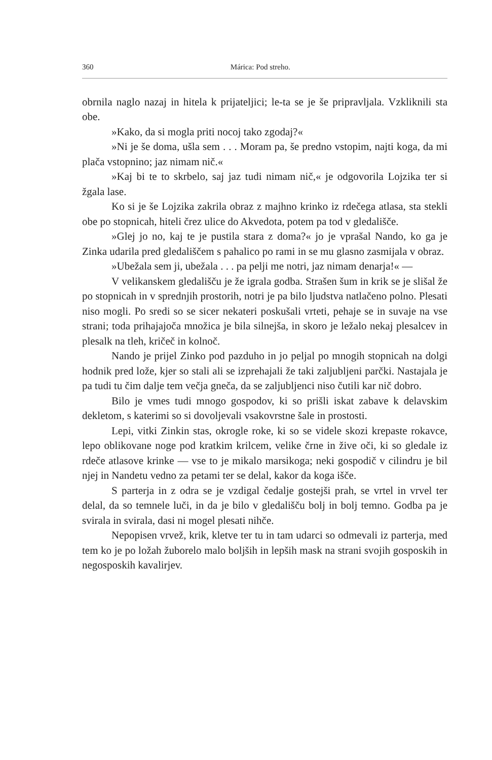360 Márica: Pod streho.
obrnila naglo nazaj in hitela k prijateljici; le-ta se je še pripravljala. Vzkliknili sta obe.
»Kako, da si mogla priti nocoj tako zgodaj?«
»Ni je še doma, ušla sem . . . Moram pa, še predno vstopim, najti koga, da mi plača vstopnino; jaz nimam nič.«
»Kaj bi te to skrbelo, saj jaz tudi nimam nič,« je odgovorila Lojzika ter si žgala lase.
Ko si je še Lojzika zakrila obraz z majhno krinko iz rdečega atlasa, sta stekli obe po stopnicah, hiteli črez ulice do Akvedota, potem pa tod v gledališče.
»Glej jo no, kaj te je pustila stara z doma?« jo je vprašal Nando, ko ga je Zinka udarila pred gledališčem s pahalico po rami in se mu glasno zasmijala v obraz.
»Ubežala sem ji, ubežala . . . pa pelji me notri, jaz nimam denarja!« —
V velikanskem gledališču je že igrala godba. Strašen šum in krik se je slišal že po stopnicah in v sprednjih prostorih, notri je pa bilo ljudstva natlačeno polno. Plesati niso mogli. Po sredi so se sicer nekateri poskušali vrteti, pehaje se in suvaje na vse strani; toda prihajajoča množica je bila silnejša, in skoro je ležalo nekaj plesalcev in plesalk na tleh, kričeč in kolnoč.
Nando je prijel Zinko pod pazduho in jo peljal po mnogih stopnicah na dolgi hodnik pred lože, kjer so stali ali se izprehajali že taki zaljubljeni parčki. Nastajala je pa tudi tu čim dalje tem večja gneča, da se zaljubljenci niso čutili kar nič dobro.
Bilo je vmes tudi mnogo gospodov, ki so prišli iskat zabave k delavskim dekletom, s katerimi so si dovoljevali vsakovrstne šale in prostosti.
Lepi, vitki Zinkin stas, okrogle roke, ki so se videle skozi krepaste rokavce, lepo oblikovane noge pod kratkim krilcem, velike črne in žive oči, ki so gledale iz rdeče atlasove krinke — vse to je mikalo marsikoga; neki gospodič v cilindru je bil njej in Nandetu vedno za petami ter se delal, kakor da koga išče.
S parterja in z odra se je vzdigal čedalje gostejši prah, se vrtel in vrvel ter delal, da so temnele luči, in da je bilo v gledališču bolj in bolj temno. Godba pa je svirala in svirala, dasi ni mogel plesati nihče.
Nepopisen vrvež, krik, kletve ter tu in tam udarci so odmevali iz parterja, med tem ko je po ložah žuborelo malo boljših in lepših mask na strani svojih gosposkih in negosposkih kavalirjev.